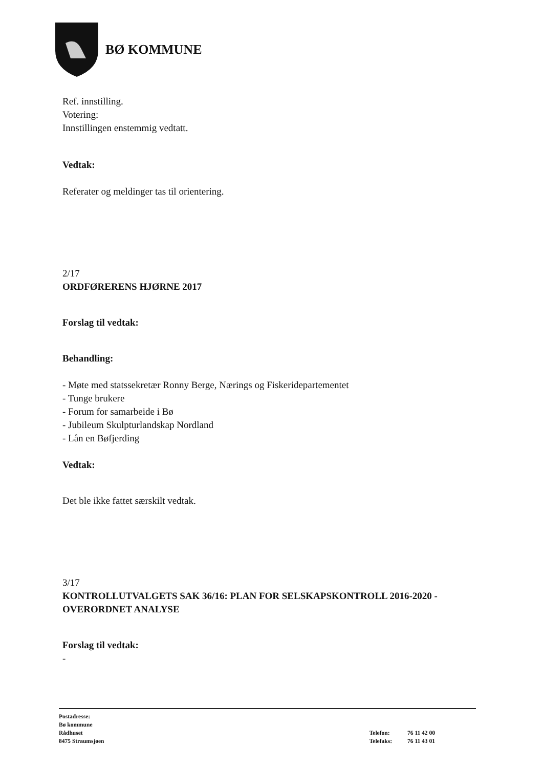BØ KOMMUNE
Ref. innstilling.
Votering:
Innstillingen enstemmig vedtatt.
Vedtak:
Referater og meldinger tas til orientering.
2/17
ORDFØRERENS HJØRNE 2017
Forslag til vedtak:
Behandling:
- Møte med statssekretær Ronny Berge, Nærings og Fiskeridepartementet
- Tunge brukere
- Forum for samarbeide i Bø
- Jubileum Skulpturlandskap Nordland
- Lån en Bøfjerding
Vedtak:
Det ble ikke fattet særskilt vedtak.
3/17
KONTROLLUTVALGETS SAK 36/16: PLAN FOR SELSKAPSKONTROLL 2016-2020 - OVERORDNET ANALYSE
Forslag til vedtak:
-
Postadresse:
Bø kommune
Rådhuset
8475 Straumsjøen
| Telefon: | 76 11 42 00 |
| Telefaks: | 76 11 43 01 |